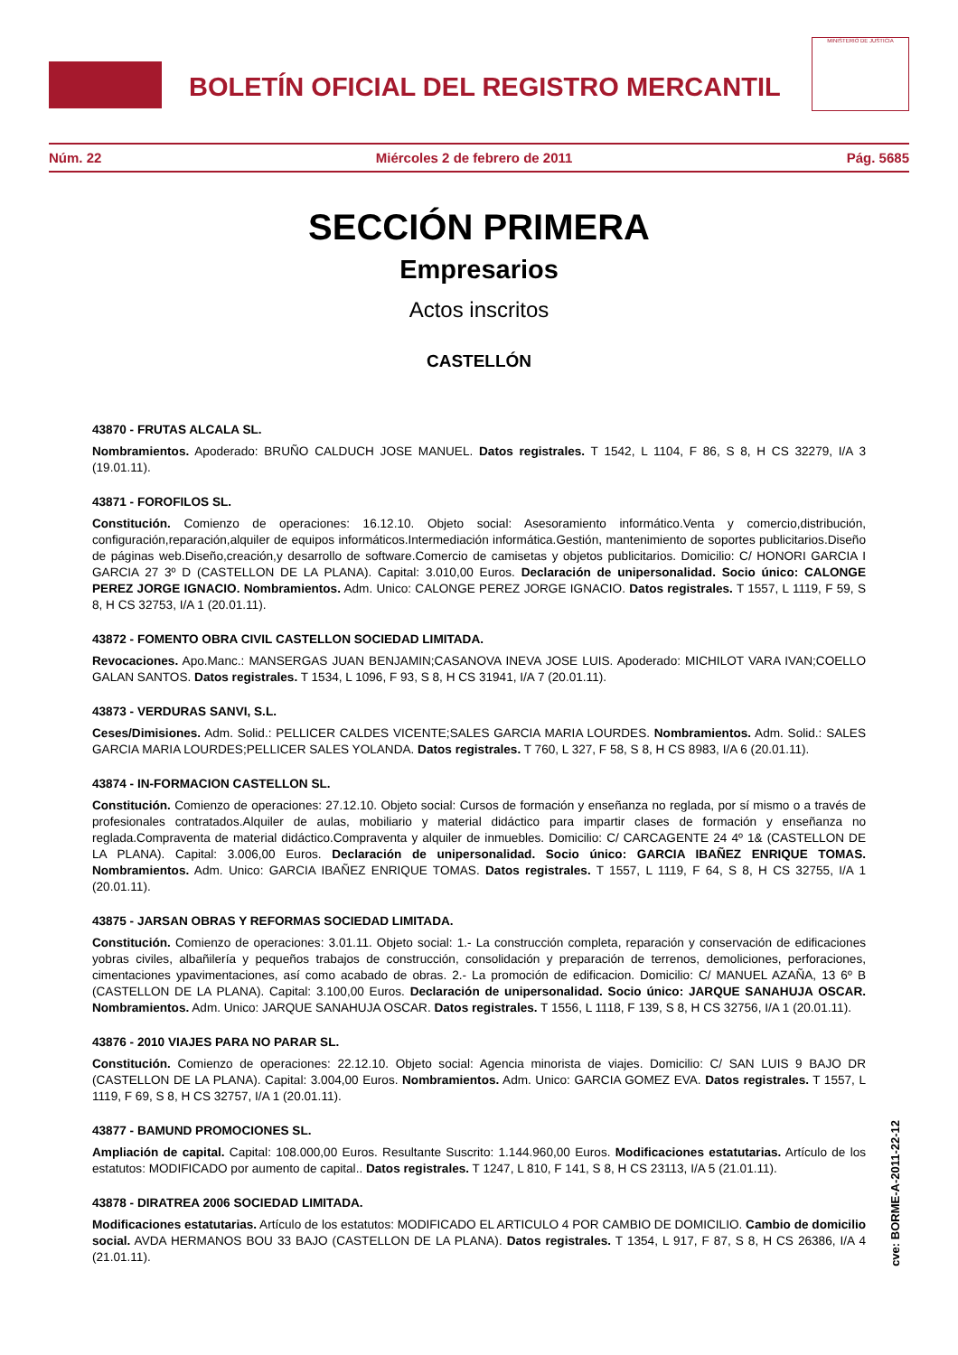BOLETÍN OFICIAL DEL REGISTRO MERCANTIL
MINISTERIO DE JUSTICIA
Núm. 22 Miércoles 2 de febrero de 2011 Pág. 5685
SECCIÓN PRIMERA
Empresarios
Actos inscritos
CASTELLÓN
43870 - FRUTAS ALCALA SL.
Nombramientos. Apoderado: BRUÑO CALDUCH JOSE MANUEL. Datos registrales. T 1542, L 1104, F 86, S 8, H CS 32279, I/A 3 (19.01.11).
43871 - FOROFILOS SL.
Constitución. Comienzo de operaciones: 16.12.10. Objeto social: Asesoramiento informático.Venta y comercio,distribución, configuración,reparación,alquiler de equipos informáticos.Intermediación informática.Gestión, mantenimiento de soportes publicitarios.Diseño de páginas web.Diseño,creación,y desarrollo de software.Comercio de camisetas y objetos publicitarios. Domicilio: C/ HONORI GARCIA I GARCIA 27 3º D (CASTELLON DE LA PLANA). Capital: 3.010,00 Euros. Declaración de unipersonalidad. Socio único: CALONGE PEREZ JORGE IGNACIO. Nombramientos. Adm. Unico: CALONGE PEREZ JORGE IGNACIO. Datos registrales. T 1557, L 1119, F 59, S 8, H CS 32753, I/A 1 (20.01.11).
43872 - FOMENTO OBRA CIVIL CASTELLON SOCIEDAD LIMITADA.
Revocaciones. Apo.Manc.: MANSERGAS JUAN BENJAMIN;CASANOVA INEVA JOSE LUIS. Apoderado: MICHILOT VARA IVAN;COELLO GALAN SANTOS. Datos registrales. T 1534, L 1096, F 93, S 8, H CS 31941, I/A 7 (20.01.11).
43873 - VERDURAS SANVI, S.L.
Ceses/Dimisiones. Adm. Solid.: PELLICER CALDES VICENTE;SALES GARCIA MARIA LOURDES. Nombramientos. Adm. Solid.: SALES GARCIA MARIA LOURDES;PELLICER SALES YOLANDA. Datos registrales. T 760, L 327, F 58, S 8, H CS 8983, I/A 6 (20.01.11).
43874 - IN-FORMACION CASTELLON SL.
Constitución. Comienzo de operaciones: 27.12.10. Objeto social: Cursos de formación y enseñanza no reglada, por sí mismo o a través de profesionales contratados.Alquiler de aulas, mobiliario y material didáctico para impartir clases de formación y enseñanza no reglada.Compraventa de material didáctico.Compraventa y alquiler de inmuebles. Domicilio: C/ CARCAGENTE 24 4º 1& (CASTELLON DE LA PLANA). Capital: 3.006,00 Euros. Declaración de unipersonalidad. Socio único: GARCIA IBAÑEZ ENRIQUE TOMAS. Nombramientos. Adm. Unico: GARCIA IBAÑEZ ENRIQUE TOMAS. Datos registrales. T 1557, L 1119, F 64, S 8, H CS 32755, I/A 1 (20.01.11).
43875 - JARSAN OBRAS Y REFORMAS SOCIEDAD LIMITADA.
Constitución. Comienzo de operaciones: 3.01.11. Objeto social: 1.- La construcción completa, reparación y conservación de edificaciones yobras civiles, albañilería y pequeños trabajos de construcción, consolidación y preparación de terrenos, demoliciones, perforaciones, cimentaciones ypavimentaciones, así como acabado de obras. 2.- La promoción de edificacion. Domicilio: C/ MANUEL AZAÑA, 13 6º B (CASTELLON DE LA PLANA). Capital: 3.100,00 Euros. Declaración de unipersonalidad. Socio único: JARQUE SANAHUJA OSCAR. Nombramientos. Adm. Unico: JARQUE SANAHUJA OSCAR. Datos registrales. T 1556, L 1118, F 139, S 8, H CS 32756, I/A 1 (20.01.11).
43876 - 2010 VIAJES PARA NO PARAR SL.
Constitución. Comienzo de operaciones: 22.12.10. Objeto social: Agencia minorista de viajes. Domicilio: C/ SAN LUIS 9 BAJO DR (CASTELLON DE LA PLANA). Capital: 3.004,00 Euros. Nombramientos. Adm. Unico: GARCIA GOMEZ EVA. Datos registrales. T 1557, L 1119, F 69, S 8, H CS 32757, I/A 1 (20.01.11).
43877 - BAMUND PROMOCIONES SL.
Ampliación de capital. Capital: 108.000,00 Euros. Resultante Suscrito: 1.144.960,00 Euros. Modificaciones estatutarias. Artículo de los estatutos: MODIFICADO por aumento de capital.. Datos registrales. T 1247, L 810, F 141, S 8, H CS 23113, I/A 5 (21.01.11).
43878 - DIRATREA 2006 SOCIEDAD LIMITADA.
Modificaciones estatutarias. Artículo de los estatutos: MODIFICADO EL ARTICULO 4 POR CAMBIO DE DOMICILIO. Cambio de domicilio social. AVDA HERMANOS BOU 33 BAJO (CASTELLON DE LA PLANA). Datos registrales. T 1354, L 917, F 87, S 8, H CS 26386, I/A 4 (21.01.11).
cve: BORME-A-2011-22-12